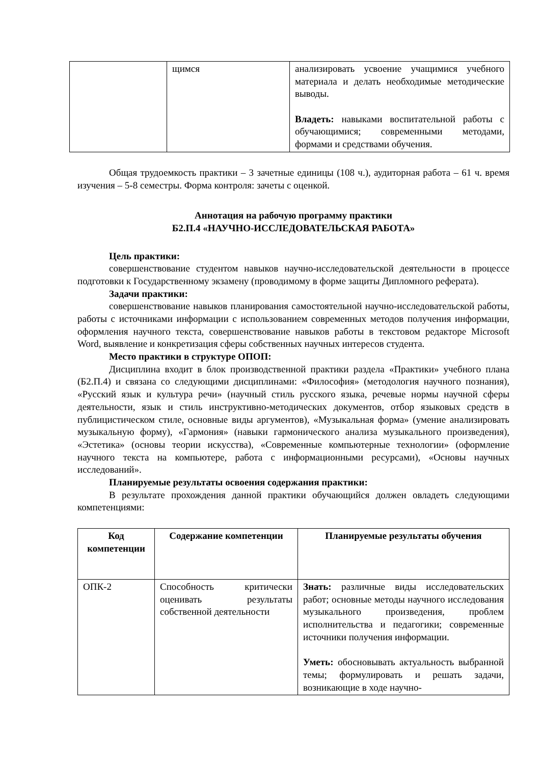| | щимся | анализировать усвоение учащимися учебного материала и делать необходимые методические выводы. Владеть: навыками воспитательной работы с обучающимися; современными методами, формами и средствами обучения. |
Общая трудоемкость практики – 3 зачетные единицы (108 ч.), аудиторная работа – 61 ч. время изучения – 5-8 семестры. Форма контроля: зачеты с оценкой.
Аннотация на рабочую программу практики
Б2.П.4 «НАУЧНО-ИССЛЕДОВАТЕЛЬСКАЯ РАБОТА»
Цель практики:
совершенствование студентом навыков научно-исследовательской деятельности в процессе подготовки к Государственному экзамену (проводимому в форме защиты Дипломного реферата).
Задачи практики:
совершенствование навыков планирования самостоятельной научно-исследовательской работы, работы с источниками информации с использованием современных методов получения информации, оформления научного текста, совершенствование навыков работы в текстовом редакторе Microsoft Word, выявление и конкретизация сферы собственных научных интересов студента.
Место практики в структуре ОПОП:
Дисциплина входит в блок производственной практики раздела «Практики» учебного плана (Б2.П.4) и связана со следующими дисциплинами: «Философия» (методология научного познания), «Русский язык и культура речи» (научный стиль русского языка, речевые нормы научной сферы деятельности, язык и стиль инструктивно-методических документов, отбор языковых средств в публицистическом стиле, основные виды аргументов), «Музыкальная форма» (умение анализировать музыкальную форму), «Гармония» (навыки гармонического анализа музыкального произведения), «Эстетика» (основы теории искусства), «Современные компьютерные технологии» (оформление научного текста на компьютере, работа с информационными ресурсами), «Основы научных исследований».
Планируемые результаты освоения содержания практики:
В результате прохождения данной практики обучающийся должен овладеть следующими компетенциями:
| Код компетенции | Содержание компетенции | Планируемые результаты обучения |
| --- | --- | --- |
| ОПК-2 | Способность критически оценивать результаты собственной деятельности | Знать: различные виды исследовательских работ; основные методы научного исследования музыкального произведения, проблем исполнительства и педагогики; современные источники получения информации. Уметь: обосновывать актуальность выбранной темы; формулировать и решать задачи, возникающие в ходе научно- |